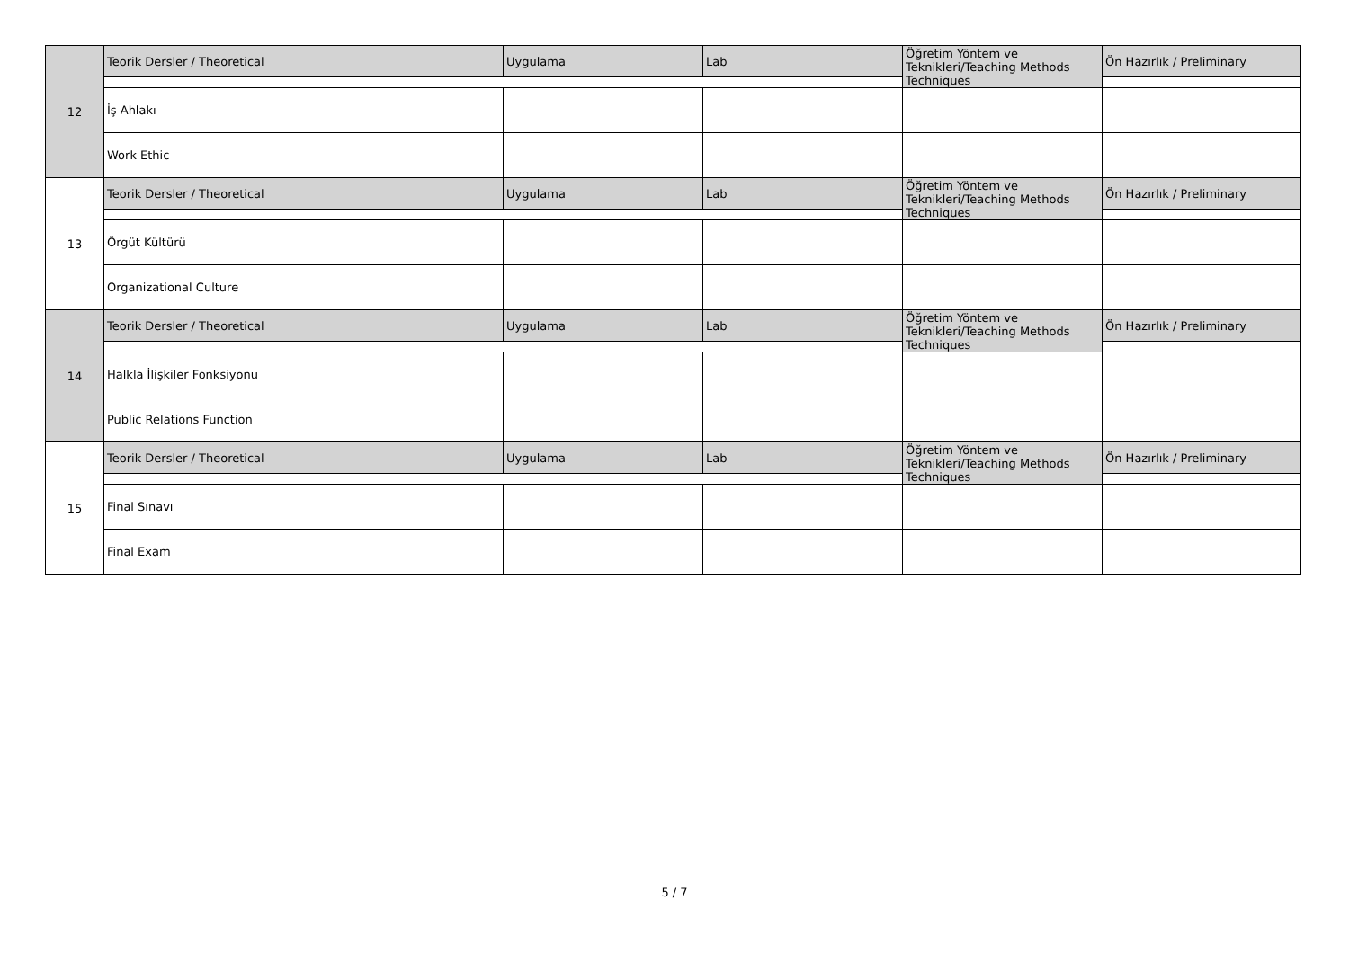| 12 | Teorik Dersler / Theoretical | Uygulama | Lab | Öğretim Yöntem ve Teknikleri/Teaching Methods Techniques | Ön Hazırlık / Preliminary |
| | İş Ahlakı | | | | |
| | Work Ethic | | | | |
| 13 | Teorik Dersler / Theoretical | Uygulama | Lab | Öğretim Yöntem ve Teknikleri/Teaching Methods Techniques | Ön Hazırlık / Preliminary |
| | Örgüt Kültürü | | | | |
| | Organizational Culture | | | | |
| 14 | Teorik Dersler / Theoretical | Uygulama | Lab | Öğretim Yöntem ve Teknikleri/Teaching Methods Techniques | Ön Hazırlık / Preliminary |
| | Halkla İlişkiler Fonksiyonu | | | | |
| | Public Relations Function | | | | |
| 15 | Teorik Dersler / Theoretical | Uygulama | Lab | Öğretim Yöntem ve Teknikleri/Teaching Methods Techniques | Ön Hazırlık / Preliminary |
| | Final Sınavı | | | | |
| | Final Exam | | | | |
5 / 7